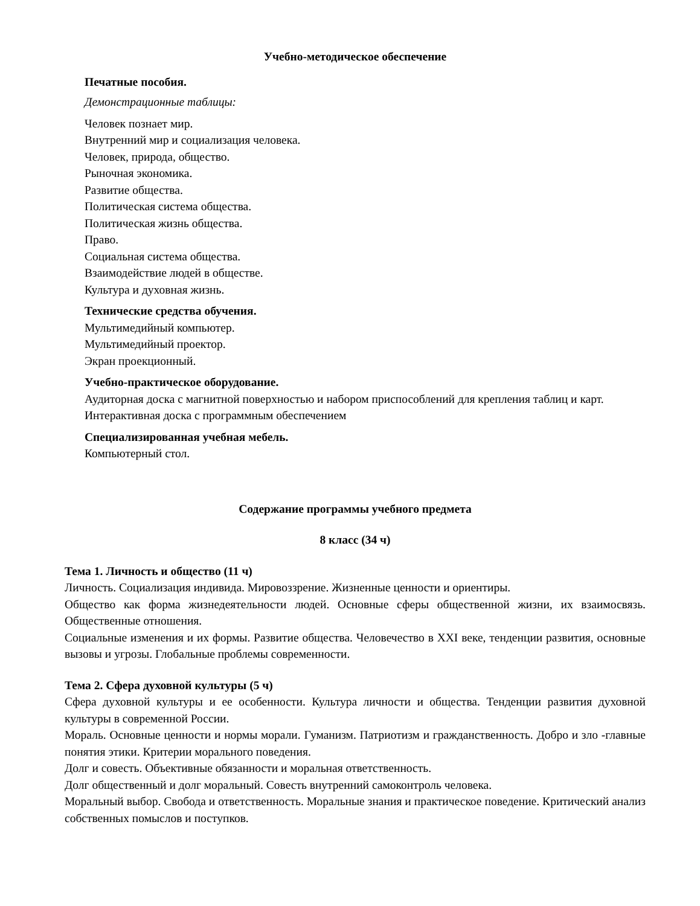Учебно-методическое обеспечение
Печатные пособия.
Демонстрационные таблицы:
Человек познает мир.
Внутренний мир и социализация человека.
Человек, природа, общество.
Рыночная экономика.
Развитие общества.
Политическая система общества.
Политическая жизнь общества.
Право.
Социальная система общества.
Взаимодействие людей в обществе.
Культура и духовная жизнь.
Технические средства обучения.
Мультимедийный компьютер.
Мультимедийный проектор.
Экран проекционный.
Учебно-практическое оборудование.
Аудиторная доска с магнитной поверхностью и набором приспособлений для крепления таблиц и карт.
Интерактивная доска с программным обеспечением
Специализированная учебная мебель.
Компьютерный стол.
Содержание программы учебного предмета
8 класс (34 ч)
Тема 1. Личность и общество (11 ч)
Личность. Социализация индивида. Мировоззрение. Жизненные ценности и ориентиры.
Общество как форма жизнедеятельности людей. Основные сферы общественной жизни, их взаимосвязь. Общественные отношения.
Социальные изменения и их формы. Развитие общества. Человечество в XXI веке, тенденции развития, основные вызовы и угрозы. Глобальные проблемы современности.
Тема 2. Сфера духовной культуры (5 ч)
Сфера духовной культуры и ее особенности. Культура личности и общества. Тенденции развития духовной культуры в современной России.
Мораль. Основные ценности и нормы морали. Гуманизм. Патриотизм и гражданственность. Добро и зло -главные понятия этики. Критерии морального поведения.
Долг и совесть. Объективные обязанности и моральная ответственность.
Долг общественный и долг моральный. Совесть внутренний самоконтроль человека.
Моральный выбор. Свобода и ответственность. Моральные знания и практическое поведение. Критический анализ собственных помыслов и поступков.